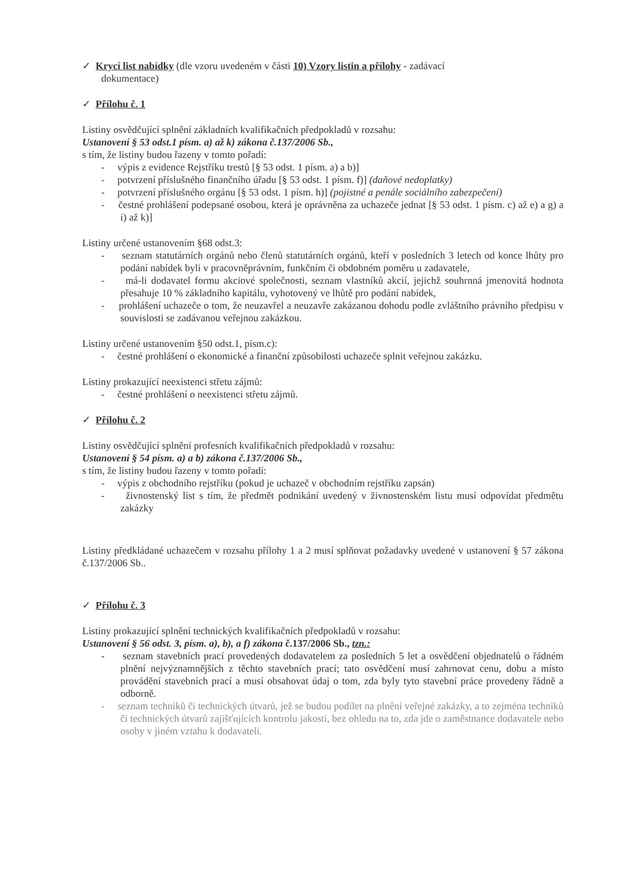✓ Krycí list nabídky (dle vzoru uvedeném v části 10) Vzory listin a přílohy - zadávací
dokumentace)
✓ Přílohu č. 1
Listiny osvědčující splnění základních kvalifikačních předpokladů v rozsahu:
Ustanovení § 53 odst.1 písm. a) až k) zákona č.137/2006 Sb.,
s tím, že listiny budou řazeny v tomto pořadí:
- výpis z evidence Rejstříku trestů [§ 53 odst. 1 písm. a) a b)]
- potvrzení příslušného finančního úřadu [§ 53 odst. 1 písm. f)] (daňové nedoplatky)
- potvrzení příslušného orgánu [§ 53 odst. 1 písm. h)] (pojistné a penále sociálního zabezpečení)
- čestné prohlášení podepsané osobou, která je oprávněna za uchazeče jednat [§ 53 odst. 1 písm. c) až e) a g) a i) až k)]
Listiny určené ustanovením §68 odst.3:
- seznam statutárních orgánů nebo členů statutárních orgánů, kteří v posledních 3 letech od konce lhůty pro podání nabídek byli v pracovněprávním, funkčním či obdobném poměru u zadavatele,
- má-li dodavatel formu akciové společnosti, seznam vlastníků akcií, jejichž souhrnná jmenovitá hodnota přesahuje 10 % základního kapitálu, vyhotovený ve lhůtě pro podání nabídek,
- prohlášení uchazeče o tom, že neuzavřel a neuzavře zakázanou dohodu podle zvláštního právního předpisu v souvislosti se zadávanou veřejnou zakázkou.
Listiny určené ustanovením §50 odst.1, písm.c):
- čestné prohlášení o ekonomické a finanční způsobilosti uchazeče splnit veřejnou zakázku.
Listiny prokazující neexistenci střetu zájmů:
- čestné prohlášení o neexistenci střetu zájmů.
✓ Přílohu č. 2
Listiny osvědčující splnění profesních kvalifikačních předpokladů v rozsahu:
Ustanovení § 54 písm. a) a b) zákona č.137/2006 Sb.,
s tím, že listiny budou řazeny v tomto pořadí:
- výpis z obchodního rejstříku (pokud je uchazeč v obchodním rejstříku zapsán)
- živnostenský list s tím, že předmět podnikání uvedený v živnostenském listu musí odpovídat předmětu zakázky
Listiny předkládané uchazečem v rozsahu přílohy 1 a 2 musí splňovat požadavky uvedené v ustanovení § 57 zákona č.137/2006 Sb..
✓ Přílohu č. 3
Listiny prokazující splnění technických kvalifikačních předpokladů v rozsahu:
Ustanovení § 56 odst. 3, písm. a), b), a f) zákona č.137/2006 Sb., tzn.:
- seznam stavebních prací provedených dodavatelem za posledních 5 let a osvědčení objednatelů o řádném plnění nejvýznamnějších z těchto stavebních prací; tato osvědčení musí zahrnovat cenu, dobu a místo provádění stavebních prací a musí obsahovat údaj o tom, zda byly tyto stavební práce provedeny řádně a odborně.
- seznam techniků či technických útvarů, jež se budou podílet na plnění veřejné zakázky, a to zejména techniků či technických útvarů zajišťujících kontrolu jakosti, bez ohledu na to, zda jde o zaměstnance dodavatele nebo osoby v jiném vztahu k dodavateli.